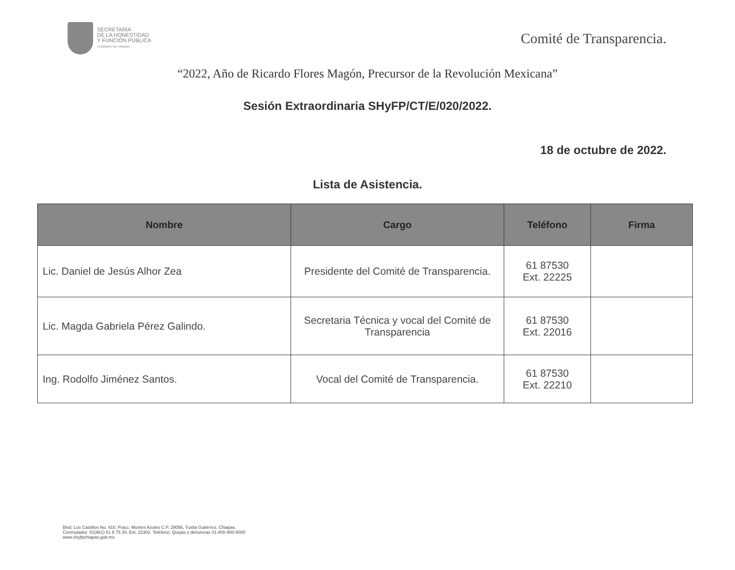SECRETARÍA
DE LA HONESTIDAD
Y FUNCIÓN PÚBLICA
GOBIERNO DE CHIAPAS
Comité de Transparencia.
“2022, Año de Ricardo Flores Magón, Precursor de la Revolución Mexicana”
Sesión Extraordinaria SHyFP/CT/E/020/2022.
18 de octubre de 2022.
Lista de Asistencia.
| Nombre | Cargo | Teléfono | Firma |
| --- | --- | --- | --- |
| Lic. Daniel de Jesús Alhor Zea | Presidente del Comité de Transparencia. | 61 87530 Ext. 22225 | |
| Lic. Magda Gabriela Pérez Galindo. | Secretaria Técnica y vocal del Comité de Transparencia | 61 87530 Ext. 22016 | |
| Ing. Rodolfo Jiménez Santos. | Vocal del Comité de Transparencia. | 61 87530 Ext. 22210 | |
Blvd. Los Castillos No. 410, Fracc. Montes Azules C.P. 29056, Tuxtla Gutiérrez, Chiapas.
Conmutador: 01(961) 61 8 75 30, Ext. 22302. Teléfono: Quejas y denuncias 01-800-900-9000
www.shyfpchiapas.gob.mx